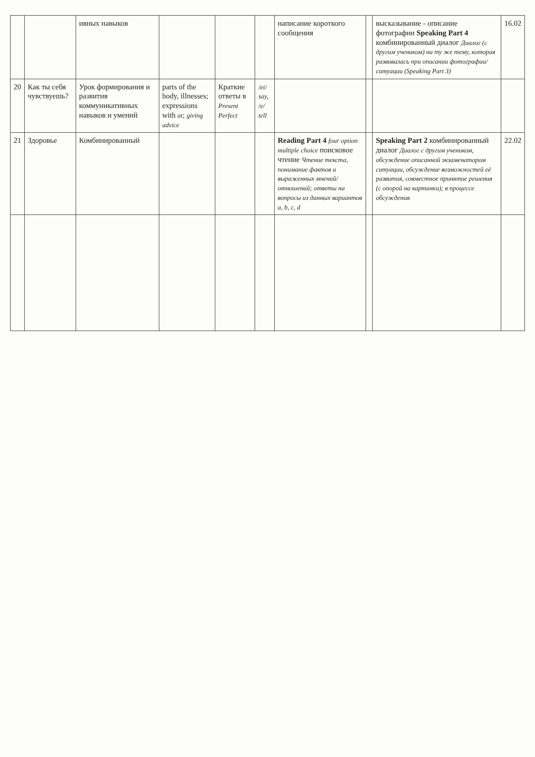| | | ивных навыков | | | | написание короткого сообщения | | высказывание - описание фотографии Speaking Part 4 комбинированный диалог Диалог (с другим учеником) на ту же тему, которая развивалась при описании фотографии/ ситуации (Speaking Part 3) | 16.02 |
| 20 | Как ты себя чувствуешь? | Урок формирования и развития коммуникативных навыков и умений | parts of the body, illnesses; expressions with at ; giving advice | Краткие ответы в Present Perfect | /ei/ say, /e/ tell | | | | |
| 21 | Здоровье | Комбинированный | | | | Reading Part 4 four option multiple choice поисковое чтение Чтение текста, понимание фактов и выраженных мнений/отношений; ответы на вопросы из данных вариантов a, b, c, d | | Speaking Part 2 комбинированный диалог Диалог с другим учеником, обсуждение описанной экзаменатором ситуации, обсуждение возможностей её развития, совместное принятие решения (с опорой на картинки); в процессе обсуждения | 22.02 |